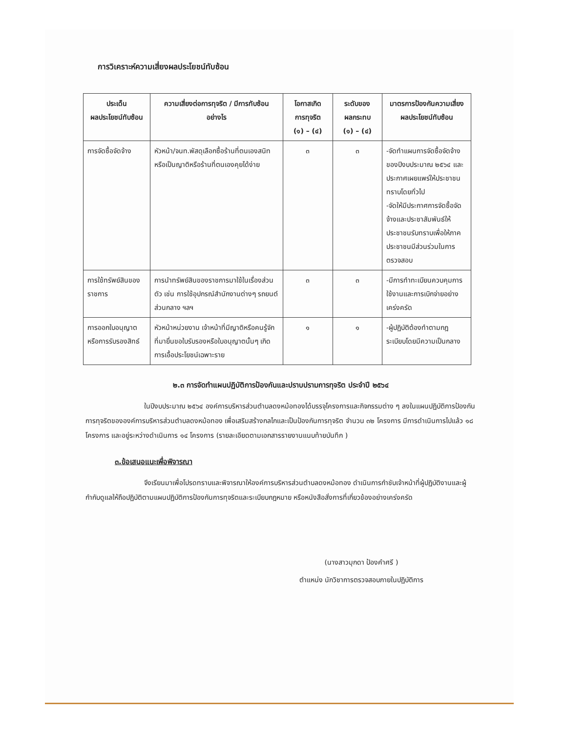การวิเคราะห์ความเสี่ยงผลประโยชน์ทับซ้อน
| ประเด็น ผลประโยชน์ทับซ้อน | ความเสี่ยงต่อการทุจริต / มีการทับซ้อน อย่างไร | โอกาสเกิด การทุจริต (๑) – (๔) | ระดับของ ผลกระทบ (๑) – (๔) | มาตรการป้องกันความเสี่ยงผลประโยชน์ทับซ้อน |
| --- | --- | --- | --- | --- |
| การจัดซื้อจัดจ้าง | หัวหน้า/จนท.พัสดุเลือกซื้อร้านที่ตนเองสนิทหรือเป็นญาติหรือร้านที่ตนเองคุยได้ง่าย | ๓ | ๓ | -จัดทำแผนการจัดซื้อจัดจ้างของปีงบประมาณ ๒๕๖๔ และประกาศเผยแพร่ให้ประชาชนทราบโดยทั่วไป -จัดให้มีประกาศการจัดซื้อจัดจ้างและประชาสัมพันธ์ให้ประชาชนรับทราบเพื่อให้ภาคประชาชนมีส่วนร่วมในการตรวจสอบ |
| การใช้ทรัพย์สินของราชการ | การนำทรัพย์สินของราชการมาใช้ในเรื่องส่วนตัว เช่น การใช้อุปกรณ์สำนักงานต่างๆ รถยนต์ส่วนกลาง ฯลฯ | ๓ | ๓ | -มีการทำทะเบียนควบคุมการใช้งานและการเบิกจ่ายอย่างเคร่งครัด |
| การออกใบอนุญาตหรือการรับรองสิทธ์ | หัวหน้าหน่วยงาน เจ้าหน้าที่มีญาติหรือคนรู้จักที่มายื่นขอใบรับรองหรือใบอนุญาตนั้นๆ เกิดการเอื้อประโยชน์เฉพาะราย | ๑ | ๑ | -ผู้ปฏิบัติต้องทำตามกฎระเบียบโดยมีความเป็นกลาง |
๒.๓ การจัดทำแผนปฏิบัติการป้องกันและปราบปรามการทุจริต ประจำปี ๒๕๖๔
ในปีงบประมาณ ๒๕๖๔ องค์การบริหารส่วนตำบลดงหม้อทองได้บรรจุโครงการและกิจกรรมต่าง ๆ ลงในแผนปฏิบัติการป้องกันการทุจริตขององค์การบริหารส่วนตำบลดงหม้อทอง เพื่อเสริมสร้างกลไกและเป็นป้องกันการทุจริต จำนวน ๓๒ โครงการ มีการดำเนินการไปแล้ว ๑๘ โครงการ และอยู่ระหว่างดำเนินการ ๑๔ โครงการ (รายละเอียดตามเอกสารรายงานแนบท้ายบันทึก )
๓.ข้อเสนอแนะเพื่อพิจารณา
จึงเรียนมาเพื่อโปรดทราบและพิจารณาให้องค์การบริหารส่วนตำบลดงหม้อทอง ดำเนินการกำชับเจ้าหน้าที่ผู้ปฏิบัติงานและผู้กำกับดูแลให้ถือปฏิบัติตามแผนปฏิบัติการป้องกันการทุจริตและระเบียบกฎหมาย หรือหนังสือสั่งการที่เกี่ยวข้องอย่างเคร่งครัด
(นางสาวมุกดา ป้องคำศรี )
ตำแหน่ง นักวิชาการตรวจสอบภายในปฏิบัติการ